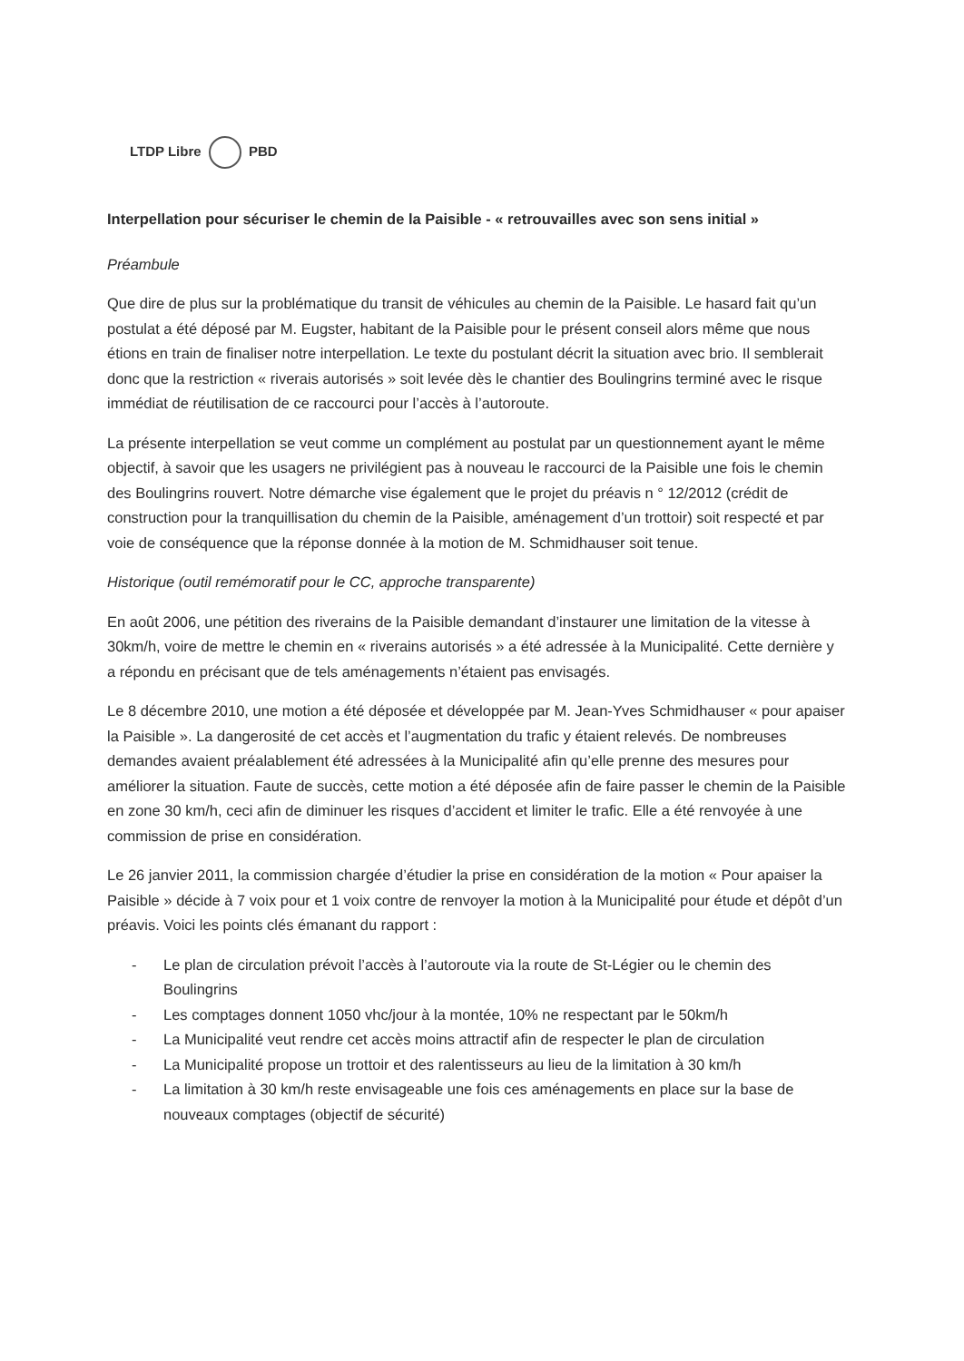LTDP Libre PBD
Interpellation pour sécuriser le chemin de la Paisible - « retrouvailles avec son sens initial »
Préambule
Que dire de plus sur la problématique du transit de véhicules au chemin de la Paisible. Le hasard fait qu’un postulat a été déposé par M. Eugster, habitant de la Paisible pour le présent conseil alors même que nous étions en train de finaliser notre interpellation. Le texte du postulant décrit la situation avec brio. Il semblerait donc que la restriction « riverais autorisés » soit levée dès le chantier des Boulingrins terminé avec le risque immédiat de réutilisation de ce raccourci pour l’accès à l’autoroute.
La présente interpellation se veut comme un complément au postulat par un questionnement ayant le même objectif, à savoir que les usagers ne privilégient pas à nouveau le raccourci de la Paisible une fois le chemin des Boulingrins rouvert. Notre démarche vise également que le projet du préavis n ° 12/2012 (crédit de construction pour la tranquillisation du chemin de la Paisible, aménagement d’un trottoir) soit respecté et par voie de conséquence que la réponse donnée à la motion de M. Schmidhauser soit tenue.
Historique (outil remémoratif pour le CC, approche transparente)
En août 2006, une pétition des riverains de la Paisible demandant d’instaurer une limitation de la vitesse à 30km/h, voire de mettre le chemin en « riverains autorisés » a été adressée à la Municipalité. Cette dernière y a répondu en précisant que de tels aménagements n’étaient pas envisagés.
Le 8 décembre 2010, une motion a été déposée et développée par M. Jean-Yves Schmidhauser « pour apaiser la Paisible ». La dangerosité de cet accès et l’augmentation du trafic y étaient relevés. De nombreuses demandes avaient préalablement été adressées à la Municipalité afin qu’elle prenne des mesures pour améliorer la situation. Faute de succès, cette motion a été déposée afin de faire passer le chemin de la Paisible en zone 30 km/h, ceci afin de diminuer les risques d’accident et limiter le trafic. Elle a été renvoyée à une commission de prise en considération.
Le 26 janvier 2011, la commission chargée d’étudier la prise en considération de la motion « Pour apaiser la Paisible » décide à 7 voix pour et 1 voix contre de renvoyer la motion à la Municipalité pour étude et dépôt d’un préavis. Voici les points clés émanant du rapport :
- Le plan de circulation prévoit l’accès à l’autoroute via la route de St-Légier ou le chemin des Boulingrins
- Les comptages donnent 1050 vhc/jour à la montée, 10% ne respectant par le 50km/h
- La Municipalité veut rendre cet accès moins attractif afin de respecter le plan de circulation
- La Municipalité propose un trottoir et des ralentisseurs au lieu de la limitation à 30 km/h
- La limitation à 30 km/h reste envisageable une fois ces aménagements en place sur la base de nouveaux comptages (objectif de sécurité)